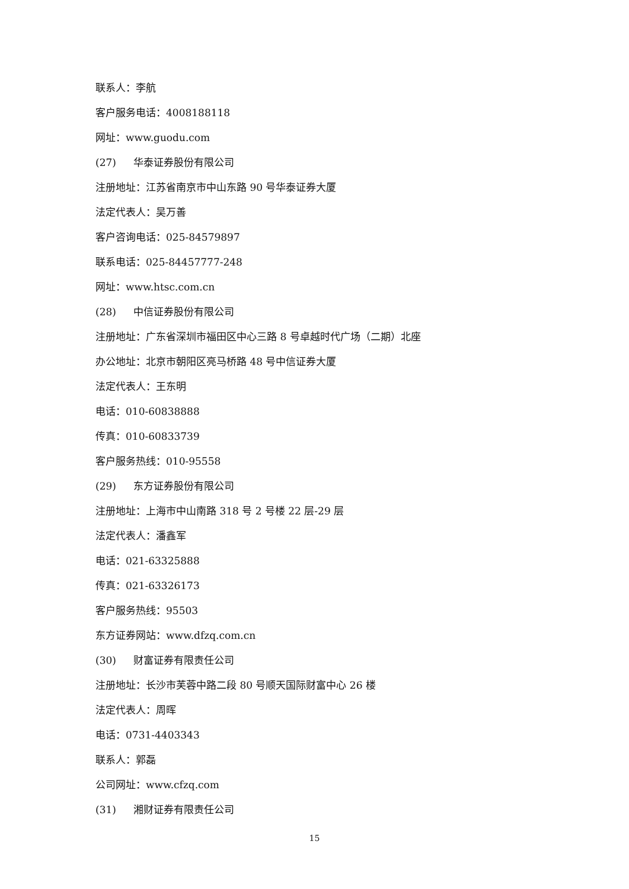联系人：李航
客户服务电话：4008188118
网址：www.guodu.com
(27) 华泰证券股份有限公司
注册地址：江苏省南京市中山东路 90 号华泰证券大厦
法定代表人：吴万善
客户咨询电话：025-84579897
联系电话：025-84457777-248
网址：www.htsc.com.cn
(28) 中信证券股份有限公司
注册地址：广东省深圳市福田区中心三路 8 号卓越时代广场（二期）北座
办公地址：北京市朝阳区亮马桥路 48 号中信证券大厦
法定代表人：王东明
电话：010-60838888
传真：010-60833739
客户服务热线：010-95558
(29) 东方证券股份有限公司
注册地址：上海市中山南路 318 号 2 号楼 22 层-29 层
法定代表人：潘鑫军
电话：021-63325888
传真：021-63326173
客户服务热线：95503
东方证券网站：www.dfzq.com.cn
(30) 财富证券有限责任公司
注册地址：长沙市芙蓉中路二段 80 号顺天国际财富中心 26 楼
法定代表人：周晖
电话：0731-4403343
联系人：郭磊
公司网址：www.cfzq.com
(31) 湘财证券有限责任公司
15